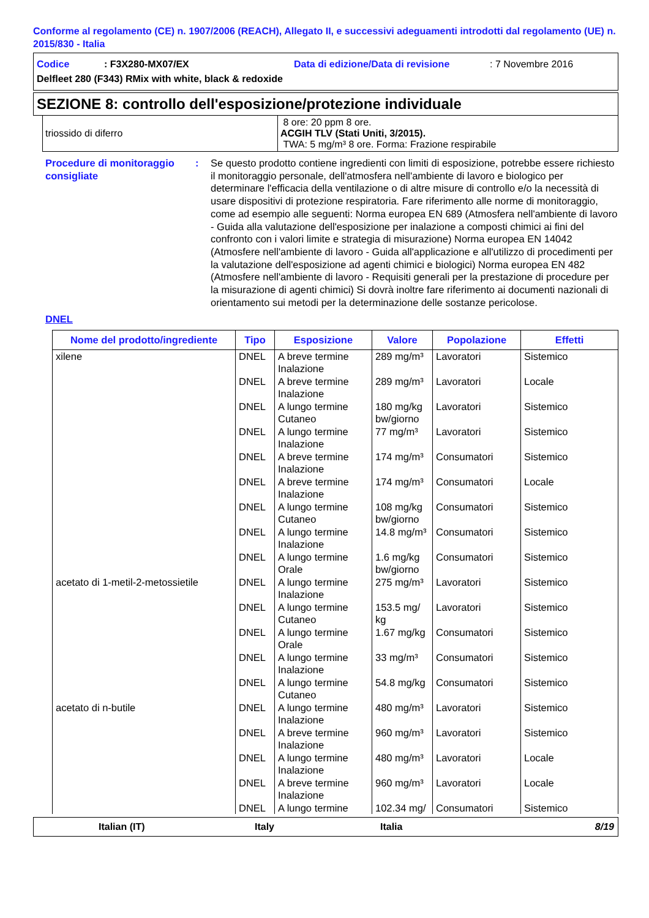Conforme al regolamento (CE) n. 1907/2006 (REACH), Allegato II, e successivi adeguamenti introdotti dal regolamento (UE) n. 2015/830 - Italia
Codice: F3X280-MX07/EX Data di edizione/Data di revisione: 7 Novembre 2016
Delfleet 280 (F343) RMix with white, black & redoxide
SEZIONE 8: controllo dell'esposizione/protezione individuale
| triossido di diferro | 8 ore: 20 ppm 8 ore. ACGIH TLV (Stati Uniti, 3/2015). TWA: 5 mg/m³ 8 ore. Forma: Frazione respirabile |
Procedure di monitoraggio consigliate
: Se questo prodotto contiene ingredienti con limiti di esposizione, potrebbe essere richiesto il monitoraggio personale, dell'atmosfera nell'ambiente di lavoro e biologico per determinare l'efficacia della ventilazione o di altre misure di controllo e/o la necessità di usare dispositivi di protezione respiratoria. Fare riferimento alle norme di monitoraggio, come ad esempio alle seguenti: Norma europea EN 689 (Atmosfera nell'ambiente di lavoro - Guida alla valutazione dell'esposizione per inalazione a composti chimici ai fini del confronto con i valori limite e strategia di misurazione) Norma europea EN 14042 (Atmosfere nell'ambiente di lavoro - Guida all'applicazione e all'utilizzo di procedimenti per la valutazione dell'esposizione ad agenti chimici e biologici) Norma europea EN 482 (Atmosfere nell'ambiente di lavoro - Requisiti generali per la prestazione di procedure per la misurazione di agenti chimici) Si dovrà inoltre fare riferimento ai documenti nazionali di orientamento sui metodi per la determinazione delle sostanze pericolose.
DNEL
| Nome del prodotto/ingrediente | Tipo | Esposizione | Valore | Popolazione | Effetti |
| --- | --- | --- | --- | --- | --- |
| xilene | DNEL | A breve termine Inalazione | 289 mg/m³ | Lavoratori | Sistemico |
| | DNEL | A breve termine Inalazione | 289 mg/m³ | Lavoratori | Locale |
| | DNEL | A lungo termine Cutaneo | 180 mg/kg bw/giorno | Lavoratori | Sistemico |
| | DNEL | A lungo termine Inalazione | 77 mg/m³ | Lavoratori | Sistemico |
| | DNEL | A breve termine Inalazione | 174 mg/m³ | Consumatori | Sistemico |
| | DNEL | A breve termine Inalazione | 174 mg/m³ | Consumatori | Locale |
| | DNEL | A lungo termine Cutaneo | 108 mg/kg bw/giorno | Consumatori | Sistemico |
| | DNEL | A lungo termine Inalazione | 14.8 mg/m³ | Consumatori | Sistemico |
| | DNEL | A lungo termine Orale | 1.6 mg/kg bw/giorno | Consumatori | Sistemico |
| acetato di 1-metil-2-metossietile | DNEL | A lungo termine Inalazione | 275 mg/m³ | Lavoratori | Sistemico |
| | DNEL | A lungo termine Cutaneo | 153.5 mg/ kg | Lavoratori | Sistemico |
| | DNEL | A lungo termine Orale | 1.67 mg/kg | Consumatori | Sistemico |
| | DNEL | A lungo termine Inalazione | 33 mg/m³ | Consumatori | Sistemico |
| | DNEL | A lungo termine Cutaneo | 54.8 mg/kg | Consumatori | Sistemico |
| acetato di n-butile | DNEL | A lungo termine Inalazione | 480 mg/m³ | Lavoratori | Sistemico |
| | DNEL | A breve termine Inalazione | 960 mg/m³ | Lavoratori | Sistemico |
| | DNEL | A lungo termine Inalazione | 480 mg/m³ | Lavoratori | Locale |
| | DNEL | A breve termine Inalazione | 960 mg/m³ | Lavoratori | Locale |
| | DNEL | A lungo termine | 102.34 mg/ | Consumatori | Sistemico |
Italian (IT) Italy Italia 8/19